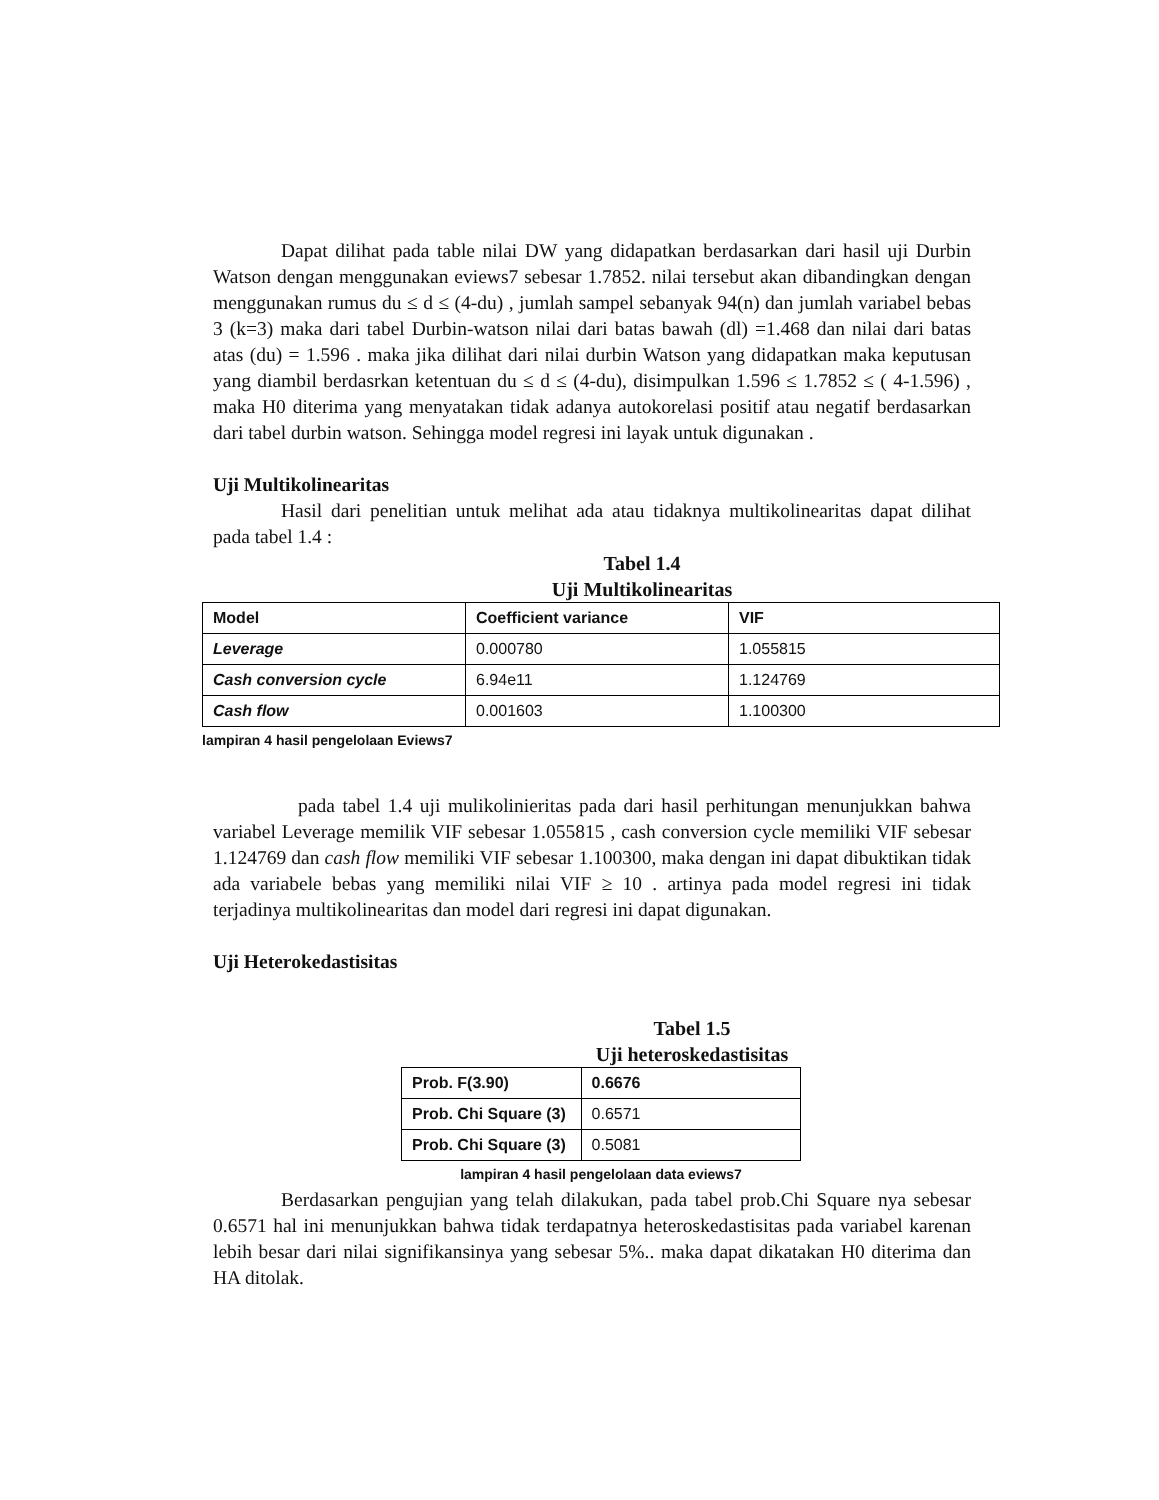Dapat dilihat pada table nilai DW yang didapatkan berdasarkan dari hasil uji Durbin Watson dengan menggunakan eviews7 sebesar 1.7852. nilai tersebut akan dibandingkan dengan menggunakan rumus du ≤ d ≤ (4-du) , jumlah sampel sebanyak 94(n) dan jumlah variabel bebas 3 (k=3) maka dari tabel Durbin-watson nilai dari batas bawah (dl) =1.468 dan nilai dari batas atas (du) = 1.596 . maka jika dilihat dari nilai durbin Watson yang didapatkan maka keputusan yang diambil berdasrkan ketentuan du ≤ d ≤ (4-du), disimpulkan 1.596 ≤ 1.7852 ≤ ( 4-1.596) , maka H0 diterima yang menyatakan tidak adanya autokorelasi positif atau negatif berdasarkan dari tabel durbin watson. Sehingga model regresi ini layak untuk digunakan .
Uji Multikolinearitas
Hasil dari penelitian untuk melihat ada atau tidaknya multikolinearitas dapat dilihat pada tabel 1.4 :
Tabel 1.4
Uji Multikolinearitas
| Model | Coefficient variance | VIF |
| Leverage | 0.000780 | 1.055815 |
| Cash conversion cycle | 6.94e11 | 1.124769 |
| Cash flow | 0.001603 | 1.100300 |
lampiran 4 hasil pengelolaan Eviews7
pada tabel 1.4 uji mulikolinieritas pada dari hasil perhitungan menunjukkan bahwa variabel Leverage memilik VIF sebesar 1.055815 , cash conversion cycle memiliki VIF sebesar 1.124769 dan cash flow memiliki VIF sebesar 1.100300, maka dengan ini dapat dibuktikan tidak ada variabele bebas yang memiliki nilai VIF ≥ 10 . artinya pada model regresi ini tidak terjadinya multikolinearitas dan model dari regresi ini dapat digunakan.
Uji Heterokedastisitas
Tabel 1.5
Uji heteroskedastisitas
| Prob. F(3.90) | 0.6676 |
| Prob. Chi Square (3) | 0.6571 |
| Prob. Chi Square (3) | 0.5081 |
lampiran 4 hasil pengelolaan data eviews7
Berdasarkan pengujian yang telah dilakukan, pada tabel prob.Chi Square nya sebesar 0.6571 hal ini menunjukkan bahwa tidak terdapatnya heteroskedastisitas pada variabel karenan lebih besar dari nilai signifikansinya yang sebesar 5%.. maka dapat dikatakan H0 diterima dan HA ditolak.